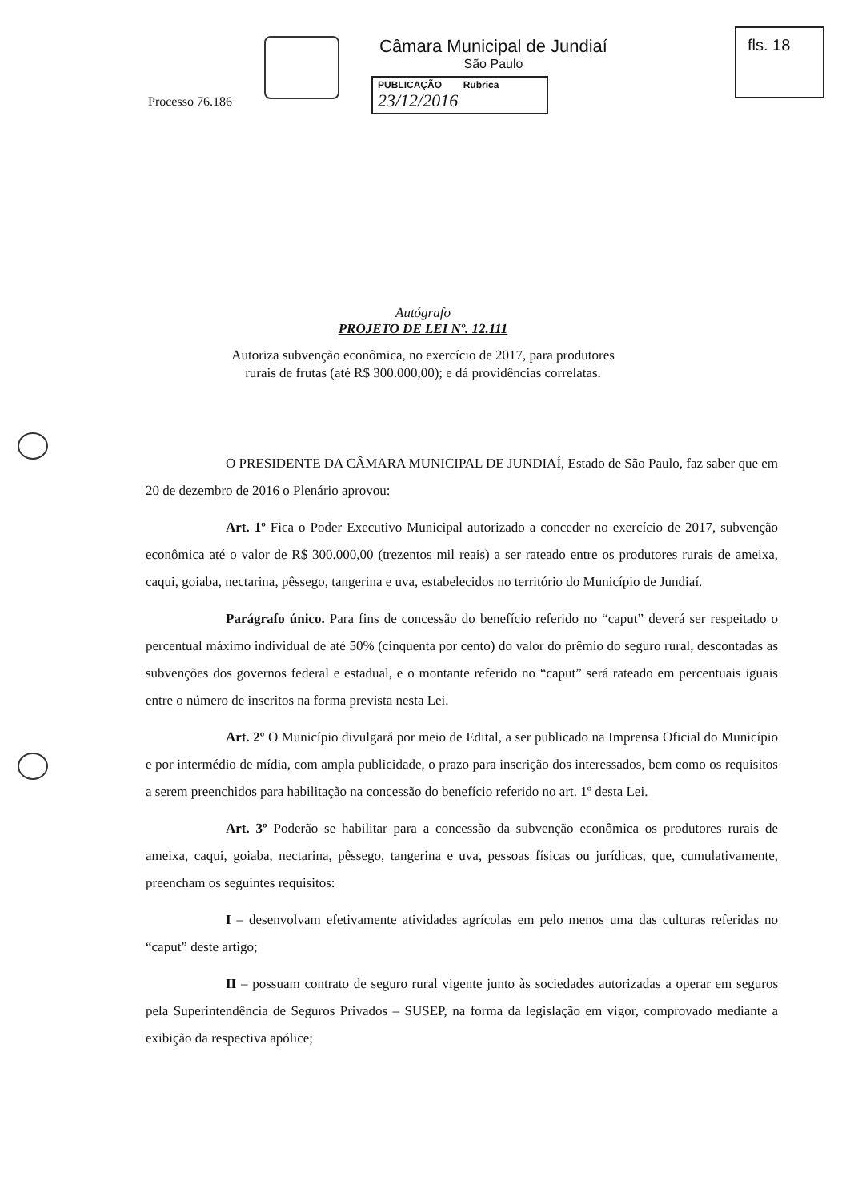Câmara Municipal de Jundiaí
São Paulo
PUBLICAÇÃO Rubrica
23/12/2016
fls. 18
Processo 76.186
Autógrafo
PROJETO DE LEI Nº. 12.111
Autoriza subvenção econômica, no exercício de 2017, para produtores
rurais de frutas (até R$ 300.000,00); e dá providências correlatas.
O PRESIDENTE DA CÂMARA MUNICIPAL DE JUNDIAÍ, Estado de São Paulo, faz saber que em 20 de dezembro de 2016 o Plenário aprovou:
Art. 1º Fica o Poder Executivo Municipal autorizado a conceder no exercício de 2017, subvenção econômica até o valor de R$ 300.000,00 (trezentos mil reais) a ser rateado entre os produtores rurais de ameixa, caqui, goiaba, nectarina, pêssego, tangerina e uva, estabelecidos no território do Município de Jundiaí.
Parágrafo único. Para fins de concessão do benefício referido no “caput” deverá ser respeitado o percentual máximo individual de até 50% (cinquenta por cento) do valor do prêmio do seguro rural, descontadas as subvenções dos governos federal e estadual, e o montante referido no “caput” será rateado em percentuais iguais entre o número de inscritos na forma prevista nesta Lei.
Art. 2º O Município divulgará por meio de Edital, a ser publicado na Imprensa Oficial do Município e por intermédio de mídia, com ampla publicidade, o prazo para inscrição dos interessados, bem como os requisitos a serem preenchidos para habilitação na concessão do benefício referido no art. 1º desta Lei.
Art. 3º Poderão se habilitar para a concessão da subvenção econômica os produtores rurais de ameixa, caqui, goiaba, nectarina, pêssego, tangerina e uva, pessoas físicas ou jurídicas, que, cumulativamente, preencham os seguintes requisitos:
I – desenvolvam efetivamente atividades agrícolas em pelo menos uma das culturas referidas no “caput” deste artigo;
II – possuam contrato de seguro rural vigente junto às sociedades autorizadas a operar em seguros pela Superintendência de Seguros Privados – SUSEP, na forma da legislação em vigor, comprovado mediante a exibição da respectiva apólice;